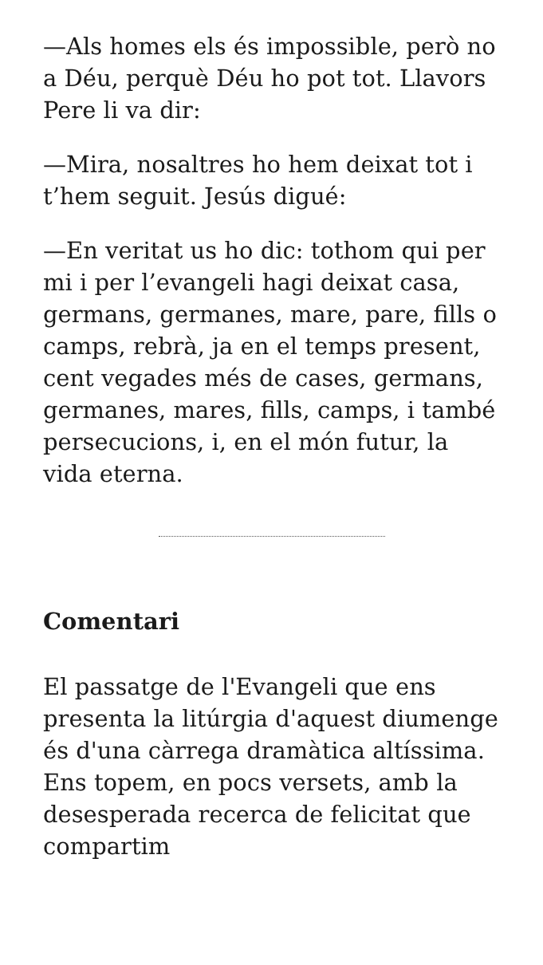—Als homes els és impossible, però no a Déu, perquè Déu ho pot tot. Llavors Pere li va dir:
—Mira, nosaltres ho hem deixat tot i t’hem seguit. Jesús digué:
—En veritat us ho dic: tothom qui per mi i per l’evangeli hagi deixat casa, germans, germanes, mare, pare, fills o camps, rebrà, ja en el temps present, cent vegades més de cases, germans, germanes, mares, fills, camps, i també persecucions, i, en el món futur, la vida eterna.
Comentari
El passatge de l'Evangeli que ens presenta la litúrgia d'aquest diumenge és d'una càrrega dramàtica altíssima. Ens topem, en pocs versets, amb la desesperada recerca de felicitat que compartim